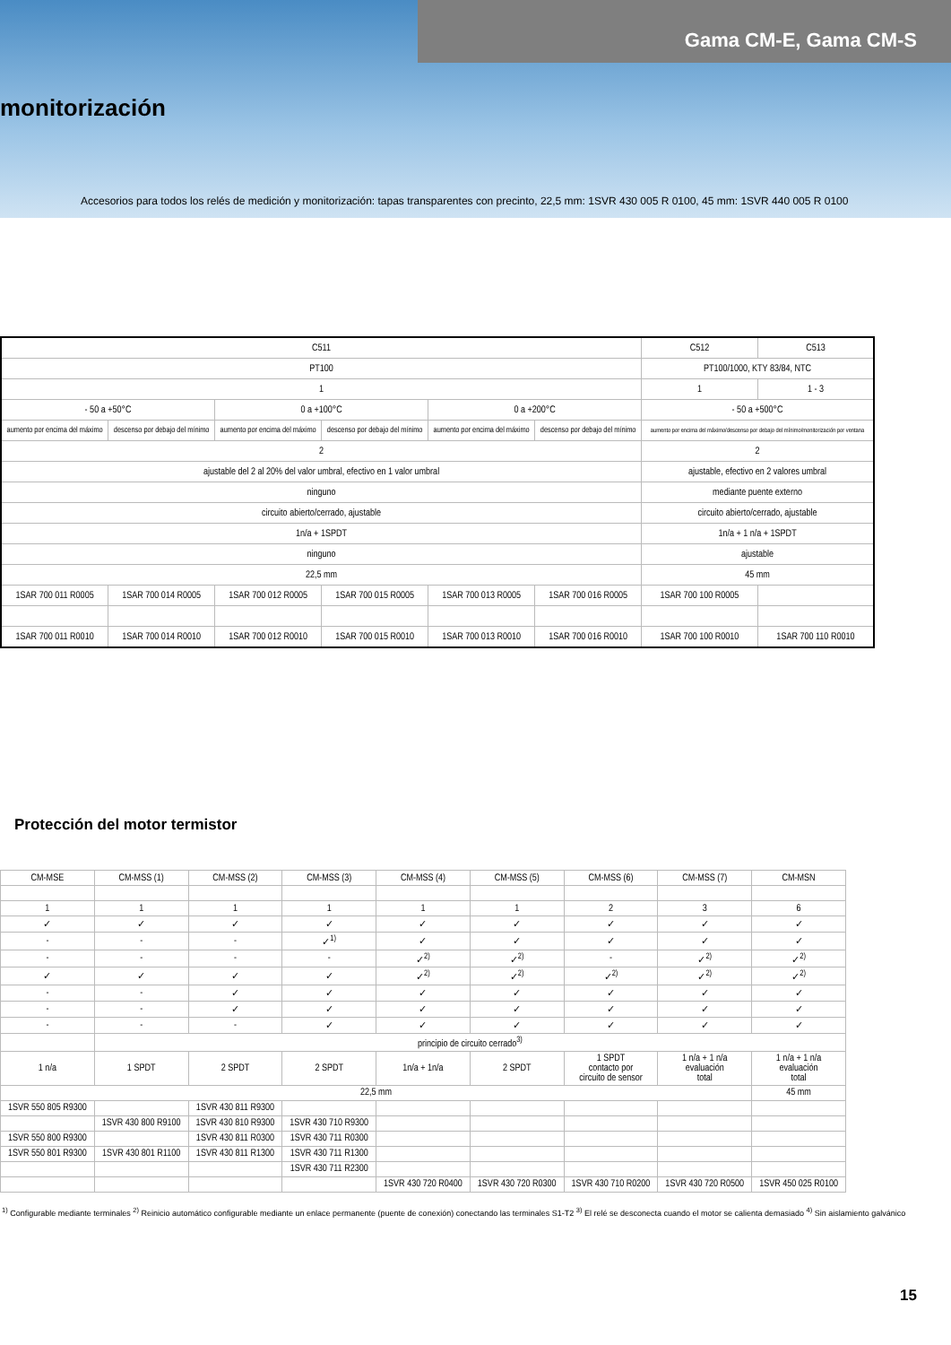Gama CM-E, Gama CM-S
monitorización
Accesorios para todos los relés de medición y monitorización: tapas transparentes con precinto, 22,5 mm: 1SVR 430 005 R 0100, 45 mm: 1SVR 440 005 R 0100
| C511 | | | | | | C512 | C513 |
| PT100 | | | | | | PT100/1000, KTY 83/84, NTC | |
| 1 | | | | | | 1 | 1 - 3 |
| - 50 a +50°C | | 0 a +100°C | | 0 a +200°C | | - 50 a +500°C | |
| aumento por encima del máximo | descenso por debajo del mínimo | aumento por encima del máximo | descenso por debajo del mínimo | aumento por encima del máximo | descenso por debajo del mínimo | aumento por encima del máximo/descenso por debajo del mínimo/monitorización por ventana | |
| 2 | | | | | | 2 | |
| ajustable del 2 al 20% del valor umbral, efectivo en 1 valor umbral | | | | | | ajustable, efectivo en 2 valores umbral | |
| ninguno | | | | | | mediante puente externo | |
| circuito abierto/cerrado, ajustable | | | | | | circuito abierto/cerrado, ajustable | |
| 1n/a + 1SPDT | | | | | | 1n/a + 1 n/a + 1SPDT | |
| ninguno | | | | | | ajustable | |
| 22,5 mm | | | | | | 45 mm | |
| 1SAR 700 011 R0005 | 1SAR 700 014 R0005 | 1SAR 700 012 R0005 | 1SAR 700 015 R0005 | 1SAR 700 013 R0005 | 1SAR 700 016 R0005 | 1SAR 700 100 R0005 | |
| 1SAR 700 011 R0010 | 1SAR 700 014 R0010 | 1SAR 700 012 R0010 | 1SAR 700 015 R0010 | 1SAR 700 013 R0010 | 1SAR 700 016 R0010 | 1SAR 700 100 R0010 | 1SAR 700 110 R0010 |
Protección del motor termistor
| CM-MSE | CM-MSS (1) | CM-MSS (2) | CM-MSS (3) | CM-MSS (4) | CM-MSS (5) | CM-MSS (6) | CM-MSS (7) | CM-MSN |
| 1 | 1 | 1 | 1 | 1 | 1 | 2 | 3 | 6 |
| ✓ | ✓ | ✓ | ✓ | ✓ | ✓ | ✓ | ✓ | ✓ |
| - | - | - | ✓<sup>1)</sup> | ✓ | ✓ | ✓ | ✓ | ✓ |
| - | - | - | - | ✓<sup>2)</sup> | ✓<sup>2)</sup> | - | ✓<sup>2)</sup> | ✓<sup>2)</sup> |
| ✓ | ✓ | ✓ | ✓ | ✓<sup>2)</sup> | ✓<sup>2)</sup> | ✓<sup>2)</sup> | ✓<sup>2)</sup> | ✓<sup>2)</sup> |
| - | - | ✓ | ✓ | ✓ | ✓ | ✓ | ✓ | ✓ |
| - | - | ✓ | ✓ | ✓ | ✓ | ✓ | ✓ | ✓ |
| - | - | - | ✓ | ✓ | ✓ | ✓ | ✓ | ✓ |
| | principio de circuito cerrado<sup>3)</sup> | | | | | | | |
| 1 n/a | 1 SPDT | 2 SPDT | 2 SPDT | 1n/a + 1n/a | 2 SPDT | 1 SPDT contacto por circuito de sensor | 1 n/a + 1 n/a evaluación total | 1 n/a + 1 n/a evaluación total |
| 22,5 mm | | | | | | | | 45 mm |
| 1SVR 550 805 R9300 | | 1SVR 430 811 R9300 | | | | | | |
| | 1SVR 430 800 R9100 | 1SVR 430 810 R9300 | 1SVR 430 710 R9300 | | | | | |
| 1SVR 550 800 R9300 | | 1SVR 430 811 R0300 | 1SVR 430 711 R0300 | | | | | |
| 1SVR 550 801 R9300 | 1SVR 430 801 R1100 | 1SVR 430 811 R1300 | 1SVR 430 711 R1300 | | | | | |
| | | | 1SVR 430 711 R2300 | | | | | |
| | | | | 1SVR 430 720 R0400 | 1SVR 430 720 R0300 | 1SVR 430 710 R0200 | 1SVR 430 720 R0500 | 1SVR 450 025 R0100 |
<sup>1)</sup> Configurable mediante terminales <sup>2)</sup> Reinicio automático configurable mediante un enlace permanente (puente de conexión) conectando las terminales S1-T2 <sup>3)</sup> El relé se desconecta cuando el motor se calienta demasiado <sup>4)</sup> Sin aislamiento galvánico
15